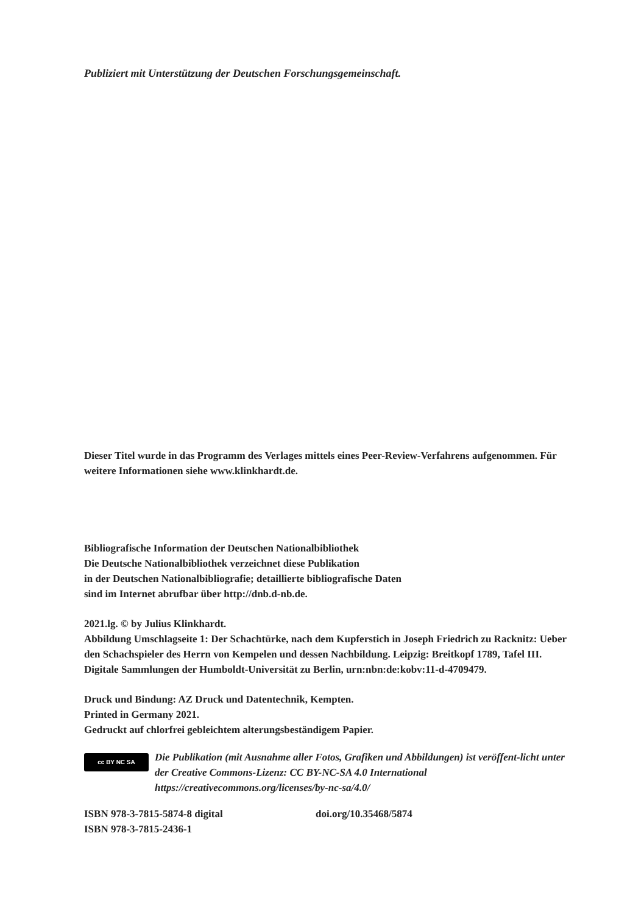Publiziert mit Unterstützung der Deutschen Forschungsgemeinschaft.
Dieser Titel wurde in das Programm des Verlages mittels eines Peer-Review-Verfahrens aufgenommen. Für weitere Informationen siehe www.klinkhardt.de.
Bibliografische Information der Deutschen Nationalbibliothek
Die Deutsche Nationalbibliothek verzeichnet diese Publikation
in der Deutschen Nationalbibliografie; detaillierte bibliografische Daten
sind im Internet abrufbar über http://dnb.d-nb.de.
2021.lg. © by Julius Klinkhardt.
Abbildung Umschlagseite 1: Der Schachtürke, nach dem Kupferstich in Joseph Friedrich zu Racknitz: Ueber den Schachspieler des Herrn von Kempelen und dessen Nachbildung. Leipzig: Breitkopf 1789, Tafel III.
Digitale Sammlungen der Humboldt-Universität zu Berlin, urn:nbn:de:kobv:11-d-4709479.
Druck und Bindung: AZ Druck und Datentechnik, Kempten.
Printed in Germany 2021.
Gedruckt auf chlorfrei gebleichtem alterungsbeständigem Papier.
cc BY NC SA
Die Publikation (mit Ausnahme aller Fotos, Grafiken und Abbildungen) ist veröffent-licht unter der Creative Commons-Lizenz: CC BY-NC-SA 4.0 International
https://creativecommons.org/licenses/by-nc-sa/4.0/
ISBN 978-3-7815-5874-8 digital doi.org/10.35468/5874
ISBN 978-3-7815-2436-1